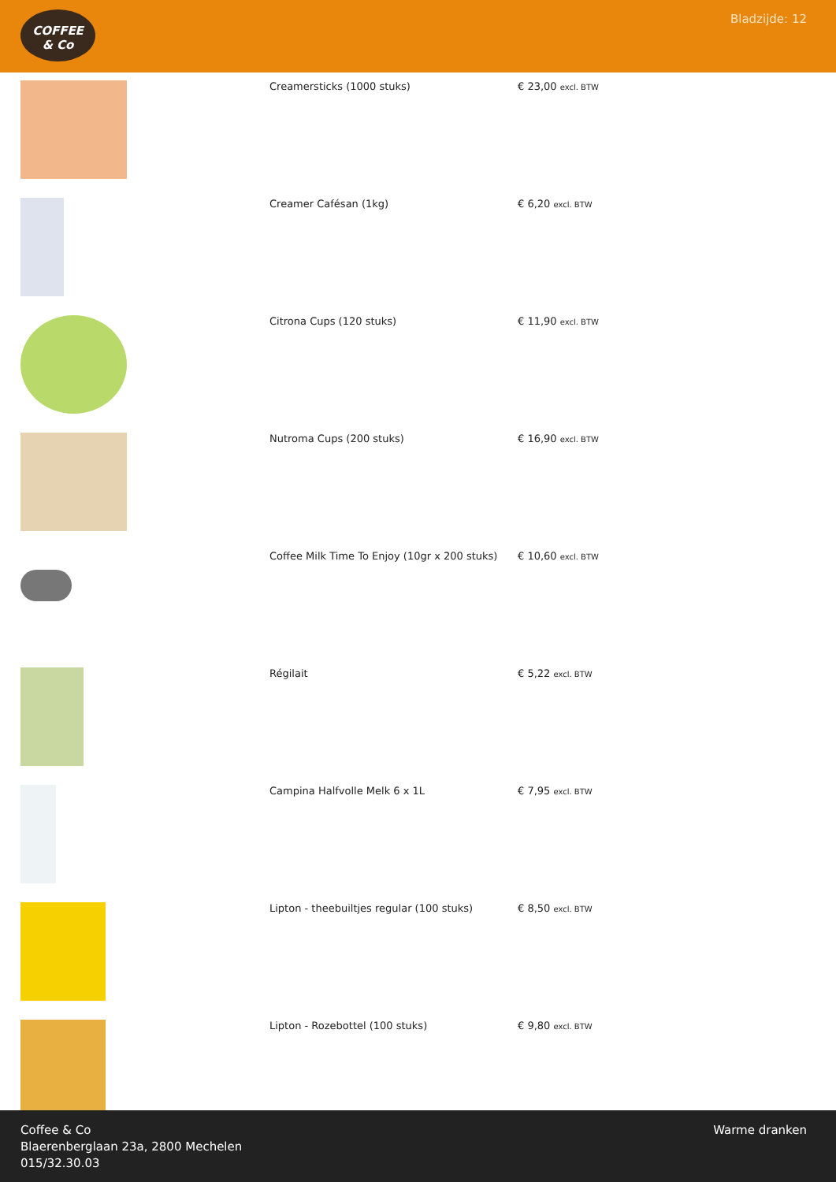COFFEE
& Co
Bladzijde: 12
| | Creamersticks (1000 stuks) | € 23,00 excl. BTW |
| | Creamer Cafésan (1kg) | € 6,20 excl. BTW |
| | Citrona Cups (120 stuks) | € 11,90 excl. BTW |
| | Nutroma Cups (200 stuks) | € 16,90 excl. BTW |
| | Coffee Milk Time To Enjoy (10gr x 200 stuks) | € 10,60 excl. BTW |
| | Régilait | € 5,22 excl. BTW |
| | Campina Halfvolle Melk 6 x 1L | € 7,95 excl. BTW |
| | Lipton - theebuiltjes regular (100 stuks) | € 8,50 excl. BTW |
| | Lipton - Rozebottel (100 stuks) | € 9,80 excl. BTW |
Coffee & Co
Blaerenberglaan 23a, 2800 Mechelen
015/32.30.03
Warme dranken